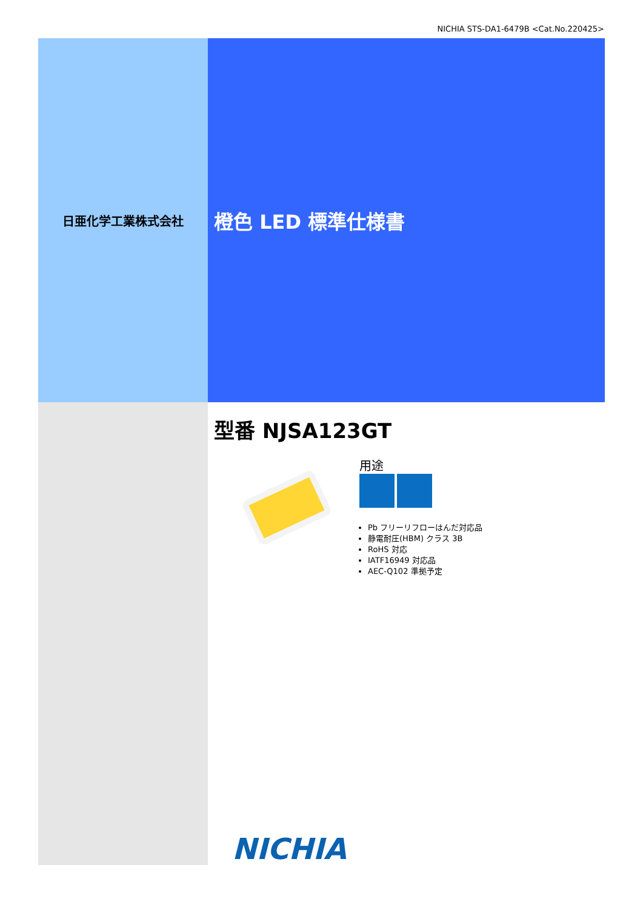NICHIA STS-DA1-6479B <Cat.No.220425>
日亜化学工業株式会社
橙色 LED 標準仕様書
型番 NJSA123GT
用途
Pb フリーリフローはんだ対応品
静電耐圧(HBM) クラス 3B
RoHS 対応
IATF16949 対応品
AEC-Q102 準拠予定
NICHIA